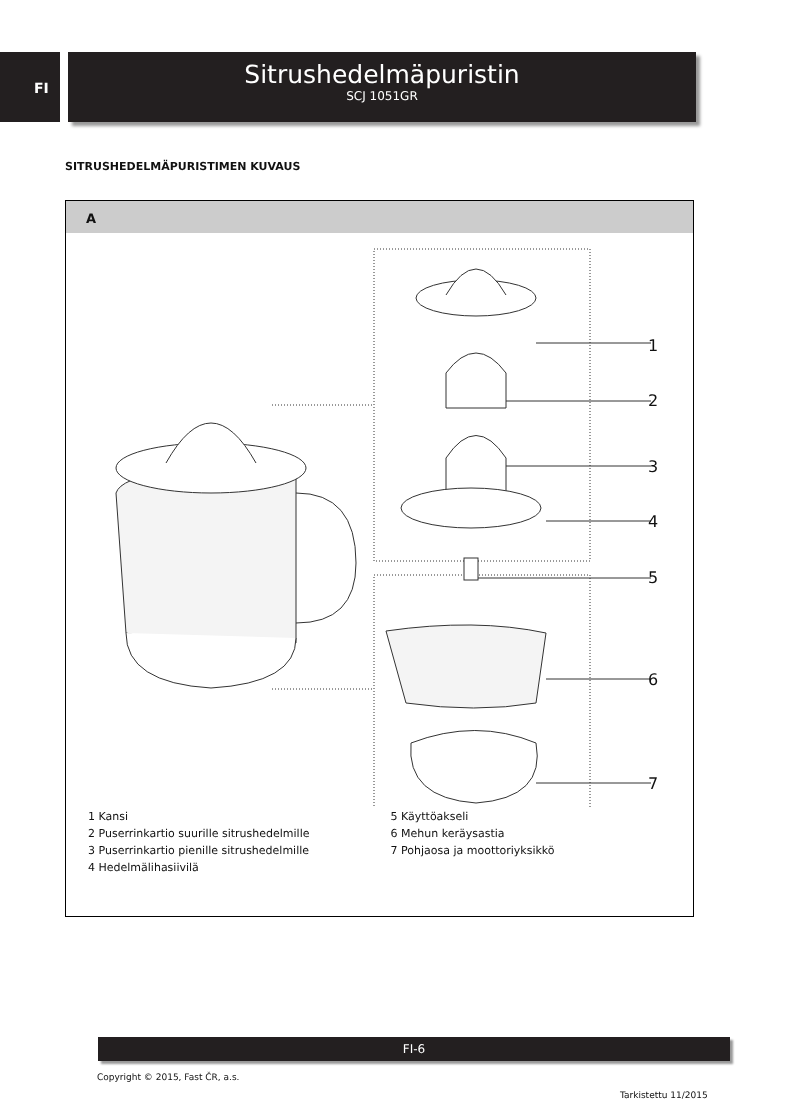FI
Sitrushedelmäpuristin
SCJ 1051GR
SITRUSHEDELMÄPURISTIMEN KUVAUS
A
1
2
3
4
5
6
7
1 Kansi
2 Puserrinkartio suurille sitrushedelmille
3 Puserrinkartio pienille sitrushedelmille
4 Hedelmälihasiivilä
5 Käyttöakseli
6 Mehun keräysastia
7 Pohjaosa ja moottoriyksikkö
FI-6
Copyright © 2015, Fast ČR, a.s.
Tarkistettu 11/2015